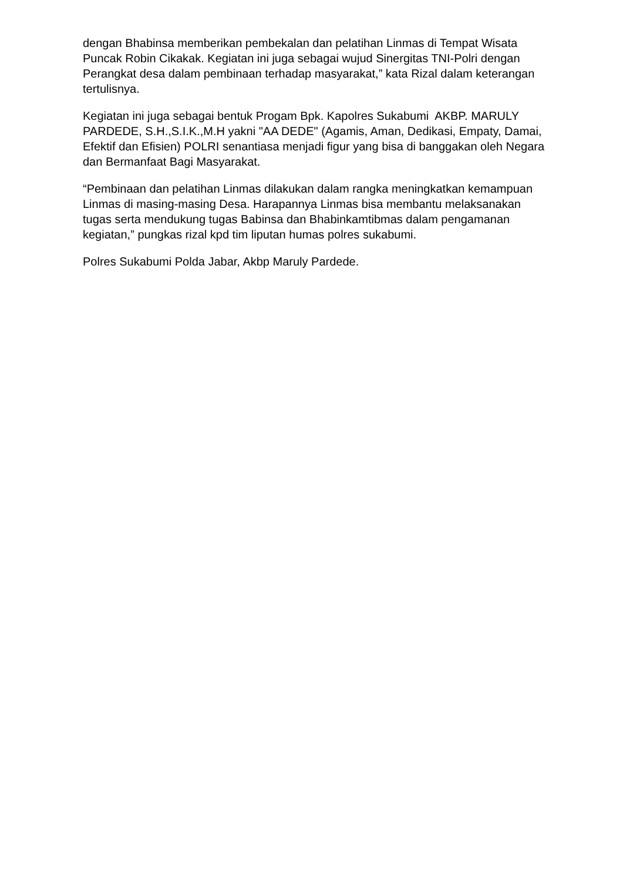dengan Bhabinsa memberikan pembekalan dan pelatihan Linmas di Tempat Wisata Puncak Robin Cikakak. Kegiatan ini juga sebagai wujud Sinergitas TNI-Polri dengan Perangkat desa dalam pembinaan terhadap masyarakat,” kata Rizal dalam keterangan tertulisnya.
Kegiatan ini juga sebagai bentuk Progam Bpk. Kapolres Sukabumi AKBP. MARULY PARDEDE, S.H.,S.I.K.,M.H yakni "AA DEDE" (Agamis, Aman, Dedikasi, Empaty, Damai, Efektif dan Efisien) POLRI senantiasa menjadi figur yang bisa di banggakan oleh Negara dan Bermanfaat Bagi Masyarakat.
“Pembinaan dan pelatihan Linmas dilakukan dalam rangka meningkatkan kemampuan Linmas di masing-masing Desa. Harapannya Linmas bisa membantu melaksanakan tugas serta mendukung tugas Babinsa dan Bhabinkamtibmas dalam pengamanan kegiatan,” pungkas rizal kpd tim liputan humas polres sukabumi.
Polres Sukabumi Polda Jabar, Akbp Maruly Pardede.